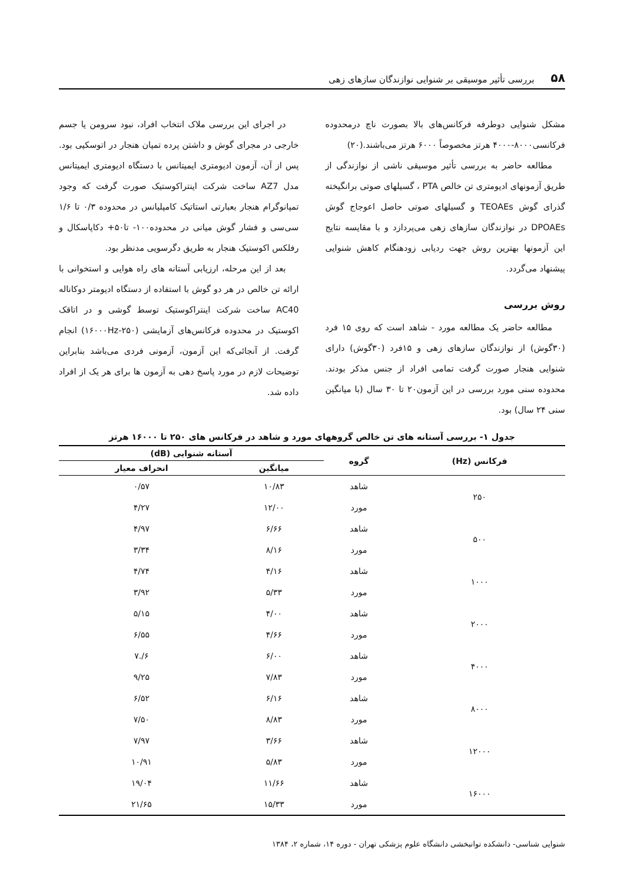۵۸ بررسی تأثیر موسیقی بر شنوایی نوازندگان سازهای زهی
مشکل شنوایی دوطرفه فرکانس‌های بالا بصورت ناچ درمحدوده فرکانسی۸۰۰۰-۴۰۰۰ هرتز مخصوصاً ۶۰۰۰ هرتز می‌باشند.(۲۰)
مطالعه حاضر به بررسی تأثیر موسیقی ناشی از نوازندگی از طریق آزمونهای ادیومتری تن خالص PTA ، گسیلهای صوتی برانگیخته گذرای گوش TEOAEs و گسیلهای صوتی حاصل اعوجاج گوش DPOAEs در نوازندگان سازهای زهی می‌پردازد و با مقایسه نتایج این آزمونها بهترین روش جهت ردیابی زودهنگام کاهش شنوایی پیشنهاد می‌گردد.
روش بررسی
مطالعه حاضر یک مطالعه مورد - شاهد است که روی ۱۵ فرد (۳۰گوش) از نوازندگان سازهای زهی و ۱۵فرد (۳۰گوش) دارای شنوایی هنجار صورت گرفت تمامی افراد از جنس مذکر بودند. محدوده سنی مورد بررسی در این آزمون۲۰ تا ۳۰ سال (با میانگین سنی ۲۴ سال) بود.
در اجرای این بررسی ملاک انتخاب افراد، نبود سرومن یا جسم خارجی در مجرای گوش و داشتن پرده تمپان هنجار در اتوسکپی بود. پس از آن، آزمون ادیومتری ایمیتانس با دستگاه ادیومتری ایمیتانس مدل AZ7 ساخت شرکت اینتراکوستیک صورت گرفت که وجود تمپانوگرام هنجار بعبارتی استاتیک کامپلیانس در محدوده ۰/۳ تا ۱/۶ سی‌سی و فشار گوش میانی در محدوده۱۰۰- تا۵۰+ دکاپاسکال و رفلکس اکوستیک هنجار به طریق دگرسویی مدنظر بود.
بعد از این مرحله، ارزیابی آستانه های راه هوایی و استخوانی با ارائه تن خالص در هر دو گوش با استفاده از دستگاه ادیومتر دوکاناله AC40 ساخت شرکت اینتراکوستیک توسط گوشی و در اتاقک اکوستیک در محدوده فرکانس‌های آزمایشی (۲۵۰-۱۶۰۰۰Hz) انجام گرفت. از آنجائی‌که این آزمون، آزمونی فردی می‌باشد بنابراین توضیحات لازم در مورد پاسخ دهی به آزمون ها برای هر یک از افراد داده شد.
جدول ۱- بررسی آستانه های تن خالص گروههای مورد و شاهد در فرکانس های ۲۵۰ تا ۱۶۰۰۰ هرتز
| فرکانس (Hz) | گروه | آستانه شنوایی (dB) | |
| --- | --- | --- | --- |
| | | میانگین | انحراف معیار |
| ۲۵۰ | شاهد | ۱۰/۸۳ | ۰/۵۷ |
| | مورد | ۱۲/۰۰ | ۴/۲۷ |
| ۵۰۰ | شاهد | ۶/۶۶ | ۴/۹۷ |
| | مورد | ۸/۱۶ | ۳/۳۴ |
| ۱۰۰۰ | شاهد | ۴/۱۶ | ۴/۷۴ |
| | مورد | ۵/۳۳ | ۳/۹۲ |
| ۲۰۰۰ | شاهد | ۴/۰۰ | ۵/۱۵ |
| | مورد | ۴/۶۶ | ۶/۵۵ |
| ۴۰۰۰ | شاهد | ۶/۰۰ | ۶/.۷ |
| | مورد | ۷/۸۳ | ۹/۲۵ |
| ۸۰۰۰ | شاهد | ۶/۱۶ | ۶/۵۲ |
| | مورد | ۸/۸۳ | ۷/۵۰ |
| ۱۲۰۰۰ | شاهد | ۳/۶۶ | ۷/۹۷ |
| | مورد | ۵/۸۳ | ۱۰/۹۱ |
| ۱۶۰۰۰ | شاهد | ۱۱/۶۶ | ۱۹/۰۴ |
| | مورد | ۱۵/۳۳ | ۲۱/۶۵ |
شنوایی شناسی- دانشکده توانبخشی دانشگاه علوم پزشکی تهران - دوره ۱۴، شماره ۲، ۱۳۸۴